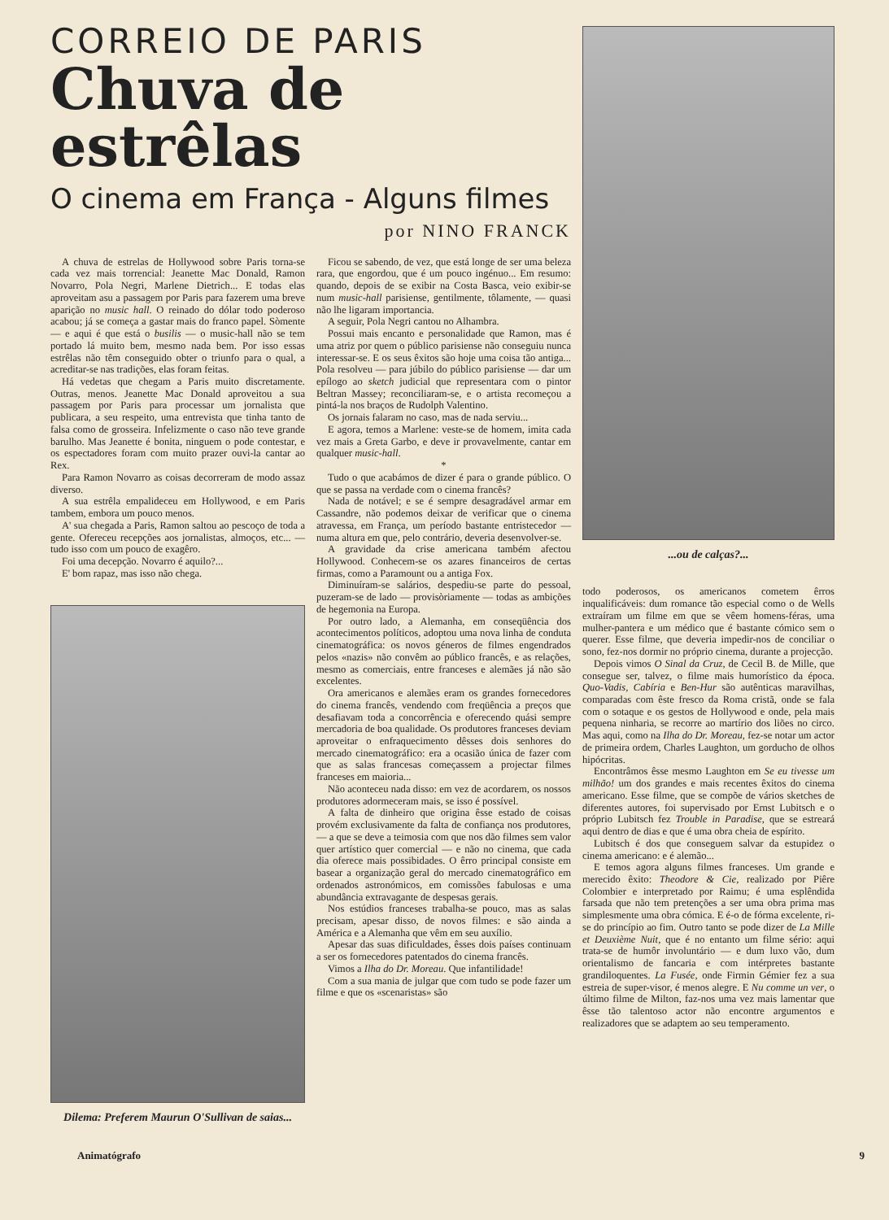CORREIO DE PARIS
Chuva de estrêlas
O cinema em França - Alguns filmes
por NINO FRANCK
A chuva de estrelas de Hollywood sobre Paris torna-se cada vez mais torrencial: Jeanette Mac Donald, Ramon Novarro, Pola Negri, Marlene Dietrich... E todas elas aproveitam asu a passagem por Paris para fazerem uma breve aparição no music hall. O reinado do dólar todo poderoso acabou; já se começa a gastar mais do franco papel. Sòmente — e aqui é que está o busilis — o music-hall não se tem portado lá muito bem, mesmo nada bem. Por isso essas estrêlas não têm conseguido obter o triunfo para o qual, a acreditar-se nas tradições, elas foram feitas.
Há vedetas que chegam a Paris muito discretamente. Outras, menos. Jeanette Mac Donald aproveitou a sua passagem por Paris para processar um jornalista que publicara, a seu respeito, uma entrevista que tinha tanto de falsa como de grosseira. Infelizmente o caso não teve grande barulho. Mas Jeanette é bonita, ninguem o pode contestar, e os espectadores foram com muito prazer ouvi-la cantar ao Rex.
Para Ramon Novarro as coisas decorreram de modo assaz diverso.
A sua estrêla empalideceu em Hollywood, e em Paris tambem, embora um pouco menos.
A' sua chegada a Paris, Ramon saltou ao pescoço de toda a gente. Ofereceu recepções aos jornalistas, almoços, etc... — tudo isso com um pouco de exagêro.
Foi uma decepção. Novarro é aquilo?...
E' bom rapaz, mas isso não chega.
Dilema: Preferem Maurun O'Sullivan de saias...
Ficou se sabendo, de vez, que está longe de ser uma beleza rara, que engordou, que é um pouco ingénuo... Em resumo: quando, depois de se exibir na Costa Basca, veio exibir-se num music-hall parisiense, gentilmente, tôlamente, — quasi não lhe ligaram importancia.
A seguir, Pola Negri cantou no Alhambra.
Possui mais encanto e personalidade que Ramon, mas é uma atriz por quem o público parisiense não conseguiu nunca interessar-se. E os seus êxitos são hoje uma coisa tão antiga... Pola resolveu — para júbilo do público parisiense — dar um epílogo ao sketch judicial que representara com o pintor Beltran Massey; reconciliaram-se, e o artista recomeçou a pintá-la nos braços de Rudolph Valentino.
Os jornais falaram no caso, mas de nada serviu...
E agora, temos a Marlene: veste-se de homem, imita cada vez mais a Greta Garbo, e deve ir provavelmente, cantar em qualquer music-hall.
*
Tudo o que acabámos de dizer é para o grande público. O que se passa na verdade com o cinema francês?
Nada de notável; e se é sempre desagradável armar em Cassandre, não podemos deixar de verificar que o cinema atravessa, em França, um período bastante entristecedor — numa altura em que, pelo contrário, deveria desenvolver-se.
A gravidade da crise americana também afectou Hollywood. Conhecem-se os azares financeiros de certas firmas, como a Paramount ou a antiga Fox.
Diminuíram-se salários, despediu-se parte do pessoal, puzeram-se de lado — provisòriamente — todas as ambições de hegemonia na Europa.
Por outro lado, a Alemanha, em conseqüência dos acontecimentos políticos, adoptou uma nova linha de conduta cinematográfica: os novos géneros de filmes engendrados pelos «nazis» não convêm ao público francês, e as relações, mesmo as comerciais, entre franceses e alemães já não são excelentes.
Ora americanos e alemães eram os grandes fornecedores do cinema francês, vendendo com freqüência a preços que desafiavam toda a concorrência e oferecendo quási sempre mercadoria de boa qualidade. Os produtores franceses deviam aproveitar o enfraquecimento dêsses dois senhores do mercado cinematográfico: era a ocasião única de fazer com que as salas francesas começassem a projectar filmes franceses em maioria...
Não aconteceu nada disso: em vez de acordarem, os nossos produtores adormeceram mais, se isso é possível.
A falta de dinheiro que origina êsse estado de coisas provém exclusivamente da falta de confiança nos produtores, — a que se deve a teimosia com que nos dão filmes sem valor quer artístico quer comercial — e não no cinema, que cada dia oferece mais possibidades. O êrro principal consiste em basear a organização geral do mercado cinematográfico em ordenados astronómicos, em comissões fabulosas e uma abundância extravagante de despesas gerais.
Nos estúdios franceses trabalha-se pouco, mas as salas precisam, apesar disso, de novos filmes: e são ainda a América e a Alemanha que vêm em seu auxílio.
Apesar das suas dificuldades, êsses dois países continuam a ser os fornecedores patentados do cinema francês.
Vimos a Ilha do Dr. Moreau. Que infantilidade!
Com a sua mania de julgar que com tudo se pode fazer um filme e que os «scenaristas» são
...ou de calças?...
todo poderosos, os americanos cometem êrros inqualificáveis: dum romance tão especial como o de Wells extraíram um filme em que se vêem homens-féras, uma mulher-pantera e um médico que é bastante cómico sem o querer. Esse filme, que deveria impedir-nos de conciliar o sono, fez-nos dormir no próprio cinema, durante a projecção.
Depois vimos O Sinal da Cruz, de Cecil B. de Mille, que consegue ser, talvez, o filme mais humorístico da época. Quo-Vadis, Cabíria e Ben-Hur são autênticas maravilhas, comparadas com êste fresco da Roma cristã, onde se fala com o sotaque e os gestos de Hollywood e onde, pela mais pequena ninharia, se recorre ao martírio dos liões no circo. Mas aqui, como na Ilha do Dr. Moreau, fez-se notar um actor de primeira ordem, Charles Laughton, um gorducho de olhos hipócritas.
Encontrâmos êsse mesmo Laughton em Se eu tivesse um milhão! um dos grandes e mais recentes êxitos do cinema americano. Esse filme, que se compõe de vários sketches de diferentes autores, foi supervisado por Ernst Lubitsch e o próprio Lubitsch fez Trouble in Paradise, que se estreará aqui dentro de dias e que é uma obra cheia de espírito.
Lubitsch é dos que conseguem salvar da estupidez o cinema americano: e é alemão...
E temos agora alguns filmes franceses. Um grande e merecido êxito: Theodore & Cie, realizado por Piêre Colombier e interpretado por Raimu; é uma esplêndida farsada que não tem pretenções a ser uma obra prima mas simplesmente uma obra cómica. E é-o de fórma excelente, ri-se do princípio ao fim. Outro tanto se pode dizer de La Mille et Deuxième Nuit, que é no entanto um filme sério: aqui trata-se de humôr involuntário — e dum luxo vão, dum orientalismo de fancaria e com intérpretes bastante grandiloquentes. La Fusée, onde Firmin Gémier fez a sua estreia de super-visor, é menos alegre. E Nu comme un ver, o último filme de Milton, faz-nos uma vez mais lamentar que êsse tão talentoso actor não encontre argumentos e realizadores que se adaptem ao seu temperamento.
Animatógrafo 9